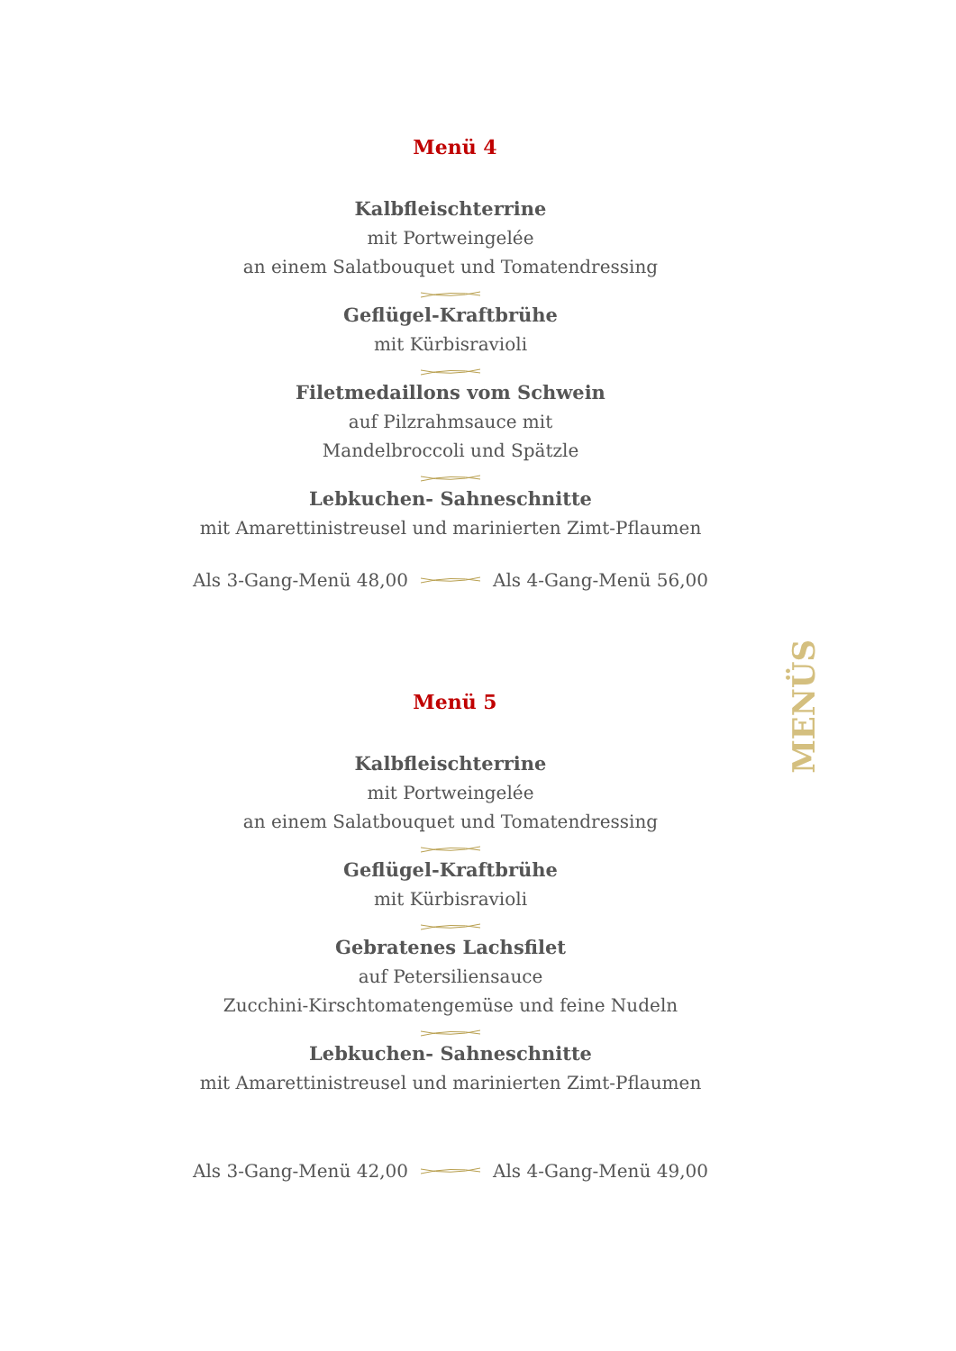Menü 4
Kalbfleischterrine
mit Portweingelée
an einem Salatbouquet und Tomatendressing
Geflügel-Kraftbrühe
mit Kürbisravioli
Filetmedaillons vom Schwein
auf Pilzrahmsauce mit
Mandelbroccoli und Spätzle
Lebkuchen- Sahneschnitte
mit Amarettinistreusel und marinierten Zimt-Pflaumen
Als 3-Gang-Menü 48,00 Als 4-Gang-Menü 56,00
Menü 5
Kalbfleischterrine
mit Portweingelée
an einem Salatbouquet und Tomatendressing
Geflügel-Kraftbrühe
mit Kürbisravioli
Gebratenes Lachsfilet
auf Petersiliensauce
Zucchini-Kirschtomatengemüse und feine Nudeln
Lebkuchen- Sahneschnitte
mit Amarettinistreusel und marinierten Zimt-Pflaumen
Als 3-Gang-Menü 42,00 Als 4-Gang-Menü 49,00
MENÜS